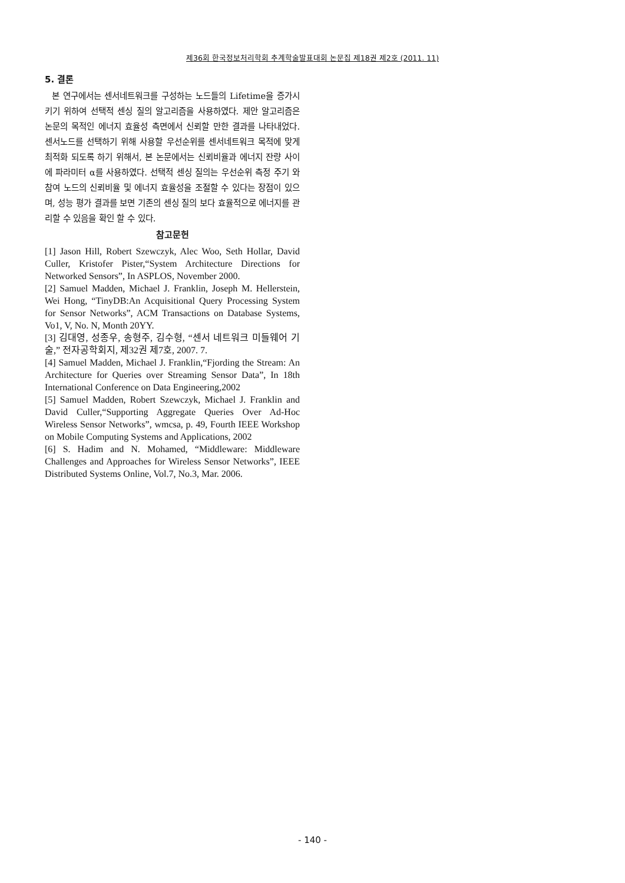제36회 한국정보처리학회 추계학술발표대회 논문집 제18권 제2호 (2011. 11)
5. 결론
본 연구에서는 센서네트워크를 구성하는 노드들의 Lifetime을 증가시키기 위하여 선택적 센싱 질의 알고리즘을 사용하였다. 제안 알고리즘은 논문의 목적인 에너지 효율성 측면에서 신뢰할 만한 결과를 나타내었다. 센서노드를 선택하기 위해 사용할 우선순위를 센서네트워크 목적에 맞게 최적화 되도록 하기 위해서, 본 논문에서는 신뢰비율과 에너지 잔량 사이에 파라미터 α를 사용하였다. 선택적 센싱 질의는 우선순위 측정 주기 와 참여 노드의 신뢰비율 및 에너지 효율성을 조절할 수 있다는 장점이 있으며, 성능 평가 결과를 보면 기존의 센싱 질의 보다 효율적으로 에너지를 관리할 수 있음을 확인 할 수 있다.
참고문헌
[1] Jason Hill, Robert Szewczyk, Alec Woo, Seth Hollar, David Culler, Kristofer Pister,“System Architecture Directions for Networked Sensors”, In ASPLOS, November 2000.
[2] Samuel Madden, Michael J. Franklin, Joseph M. Hellerstein, Wei Hong, “TinyDB:An Acquisitional Query Processing System for Sensor Networks”, ACM Transactions on Database Systems, Vo1, V, No. N, Month 20YY.
[3] 김대영, 성종우, 송형주, 김수형, “센서 네트워크 미들웨어 기술,” 전자공학회지, 제32권 제7호, 2007. 7.
[4] Samuel Madden, Michael J. Franklin,“Fjording the Stream: An Architecture for Queries over Streaming Sensor Data”, In 18th International Conference on Data Engineering,2002
[5] Samuel Madden, Robert Szewczyk, Michael J. Franklin and David Culler,“Supporting Aggregate Queries Over Ad-Hoc Wireless Sensor Networks”, wmcsa, p. 49, Fourth IEEE Workshop on Mobile Computing Systems and Applications, 2002
[6] S. Hadim and N. Mohamed, “Middleware: Middleware Challenges and Approaches for Wireless Sensor Networks”, IEEE Distributed Systems Online, Vol.7, No.3, Mar. 2006.
- 140 -